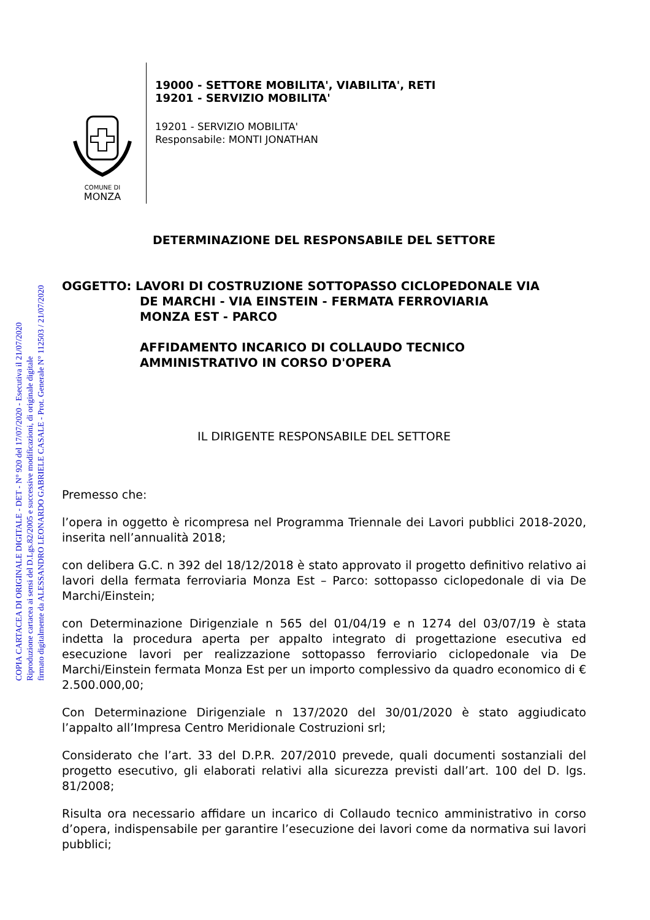COPIA CARTACEA DI ORIGINALE DIGITALE - DET - N° 920 del 17/07/2020 - Esecutiva il 21/07/2020
Riproduzione cartacea ai sensi del D.Lgs.82/2005 e successive modificazioni, di originale digitale
firmato digitalmente da ALESSANDRO LEONARDO GABRIELE CASALE - Prot. Generale N° 112503 / 21/07/2020
COMUNE DI
MONZA
19000 - SETTORE MOBILITA', VIABILITA', RETI
19201 - SERVIZIO MOBILITA'
19201 - SERVIZIO MOBILITA'
Responsabile: MONTI JONATHAN
DETERMINAZIONE DEL RESPONSABILE DEL SETTORE
OGGETTO: LAVORI DI COSTRUZIONE SOTTOPASSO CICLOPEDONALE VIA
DE MARCHI - VIA EINSTEIN - FERMATA FERROVIARIA
MONZA EST - PARCO
AFFIDAMENTO INCARICO DI COLLAUDO TECNICO
AMMINISTRATIVO IN CORSO D'OPERA
IL DIRIGENTE RESPONSABILE DEL SETTORE
Premesso che:
l’opera in oggetto è ricompresa nel Programma Triennale dei Lavori pubblici 2018-2020, inserita nell’annualità 2018;
con delibera G.C. n 392 del 18/12/2018 è stato approvato il progetto definitivo relativo ai lavori della fermata ferroviaria Monza Est – Parco: sottopasso ciclopedonale di via De Marchi/Einstein;
con Determinazione Dirigenziale n 565 del 01/04/19 e n 1274 del 03/07/19 è stata indetta la procedura aperta per appalto integrato di progettazione esecutiva ed esecuzione lavori per realizzazione sottopasso ferroviario ciclopedonale via De Marchi/Einstein fermata Monza Est per un importo complessivo da quadro economico di € 2.500.000,00;
Con Determinazione Dirigenziale n 137/2020 del 30/01/2020 è stato aggiudicato l’appalto all’Impresa Centro Meridionale Costruzioni srl;
Considerato che l’art. 33 del D.P.R. 207/2010 prevede, quali documenti sostanziali del progetto esecutivo, gli elaborati relativi alla sicurezza previsti dall’art. 100 del D. lgs. 81/2008;
Risulta ora necessario affidare un incarico di Collaudo tecnico amministrativo in corso d’opera, indispensabile per garantire l’esecuzione dei lavori come da normativa sui lavori pubblici;